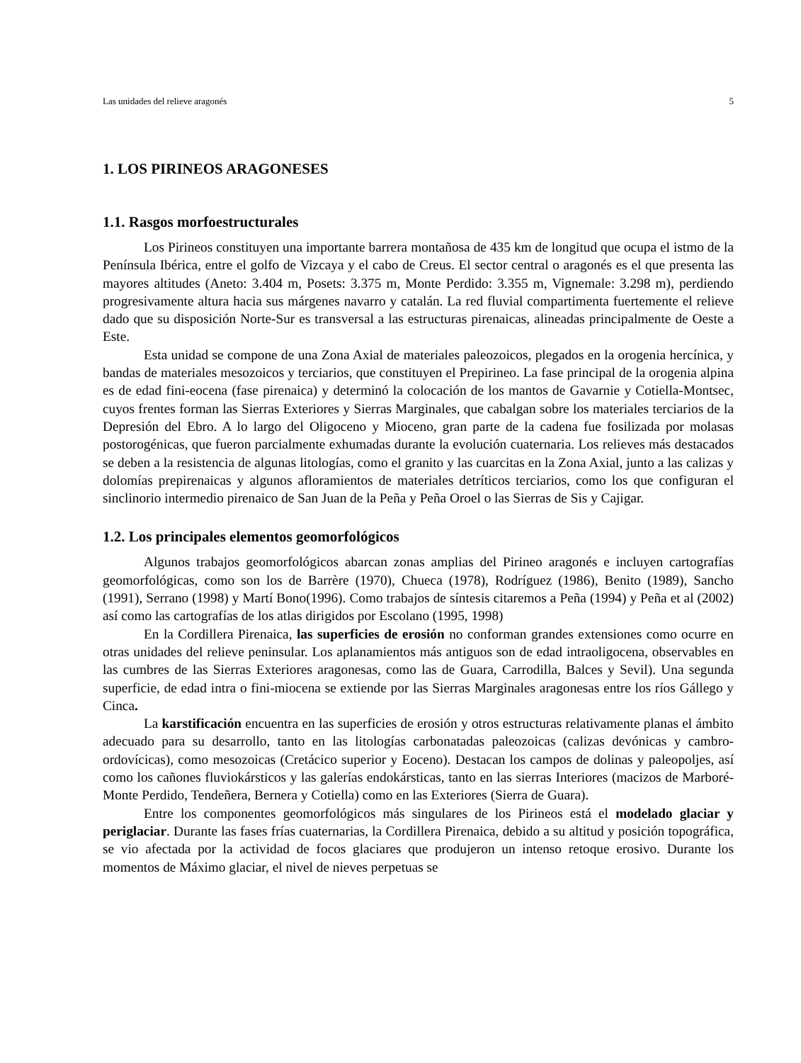Las unidades del relieve aragonés 5
1. LOS PIRINEOS ARAGONESES
1.1. Rasgos morfoestructurales
Los Pirineos constituyen una importante barrera montañosa de 435 km de longitud que ocupa el istmo de la Península Ibérica, entre el golfo de Vizcaya y el cabo de Creus. El sector central o aragonés es el que presenta las mayores altitudes (Aneto: 3.404 m, Posets: 3.375 m, Monte Perdido: 3.355 m, Vignemale: 3.298 m), perdiendo progresivamente altura hacia sus márgenes navarro y catalán. La red fluvial compartimenta fuertemente el relieve dado que su disposición Norte-Sur es transversal a las estructuras pirenaicas, alineadas principalmente de Oeste a Este.
Esta unidad se compone de una Zona Axial de materiales paleozoicos, plegados en la orogenia hercínica, y bandas de materiales mesozoicos y terciarios, que constituyen el Prepirineo. La fase principal de la orogenia alpina es de edad fini-eocena (fase pirenaica) y determinó la colocación de los mantos de Gavarnie y Cotiella-Montsec, cuyos frentes forman las Sierras Exteriores y Sierras Marginales, que cabalgan sobre los materiales terciarios de la Depresión del Ebro. A lo largo del Oligoceno y Mioceno, gran parte de la cadena fue fosilizada por molasas postorogénicas, que fueron parcialmente exhumadas durante la evolución cuaternaria. Los relieves más destacados se deben a la resistencia de algunas litologías, como el granito y las cuarcitas en la Zona Axial, junto a las calizas y dolomías prepirenaicas y algunos afloramientos de materiales detríticos terciarios, como los que configuran el sinclinorio intermedio pirenaico de San Juan de la Peña y Peña Oroel o las Sierras de Sis y Cajigar.
1.2. Los principales elementos geomorfológicos
Algunos trabajos geomorfológicos abarcan zonas amplias del Pirineo aragonés e incluyen cartografías geomorfológicas, como son los de Barrère (1970), Chueca (1978), Rodríguez (1986), Benito (1989), Sancho (1991), Serrano (1998) y Martí Bono(1996). Como trabajos de síntesis citaremos a Peña (1994) y Peña et al (2002) así como las cartografías de los atlas dirigidos por Escolano (1995, 1998)
En la Cordillera Pirenaica, las superficies de erosión no conforman grandes extensiones como ocurre en otras unidades del relieve peninsular. Los aplanamientos más antiguos son de edad intraoligocena, observables en las cumbres de las Sierras Exteriores aragonesas, como las de Guara, Carrodilla, Balces y Sevil). Una segunda superficie, de edad intra o fini-miocena se extiende por las Sierras Marginales aragonesas entre los ríos Gállego y Cinca.
La karstificación encuentra en las superficies de erosión y otros estructuras relativamente planas el ámbito adecuado para su desarrollo, tanto en las litologías carbonatadas paleozoicas (calizas devónicas y cambro-ordovícicas), como mesozoicas (Cretácico superior y Eoceno). Destacan los campos de dolinas y paleopoljes, así como los cañones fluviokársticos y las galerías endokársticas, tanto en las sierras Interiores (macizos de Marboré-Monte Perdido, Tendeñera, Bernera y Cotiella) como en las Exteriores (Sierra de Guara).
Entre los componentes geomorfológicos más singulares de los Pirineos está el modelado glaciar y periglaciar. Durante las fases frías cuaternarias, la Cordillera Pirenaica, debido a su altitud y posición topográfica, se vio afectada por la actividad de focos glaciares que produjeron un intenso retoque erosivo. Durante los momentos de Máximo glaciar, el nivel de nieves perpetuas se